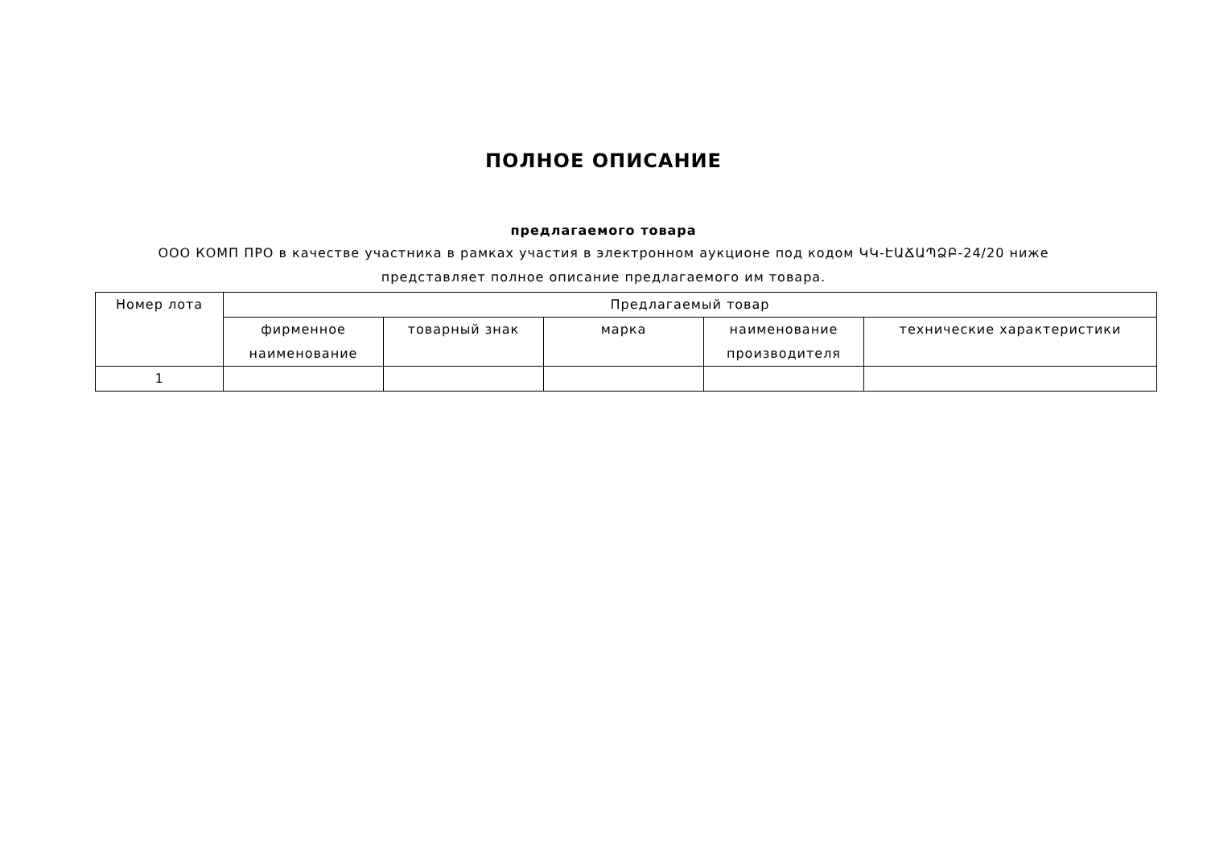ПОЛНОЕ ОПИСАНИЕ
предлагаемого товара
ООО КОМП ПРО в качестве участника в рамках участия в электронном аукционе под кодом ԿԿ-ԷԱՃԱՊՁԲ-24/20 ниже
представляет полное описание предлагаемого им товара.
| Номер лота | Предлагаемый товар | | | | |
| --- | --- | --- | --- | --- | --- |
| | фирменное наименование | товарный знак | марка | наименование производителя | технические характеристики |
| 1 | | | | | |